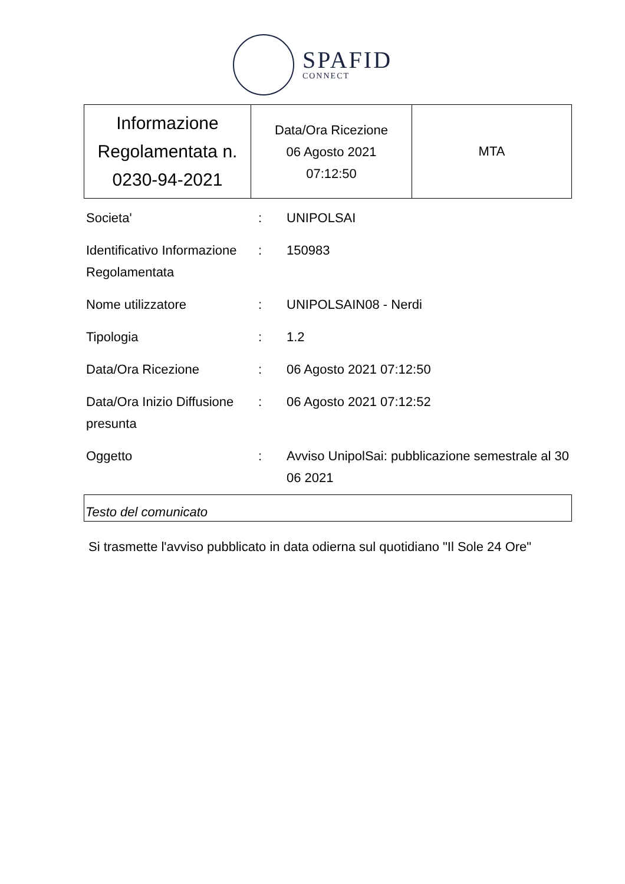SPAFID
CONNECT
| Informazione Regolamentata n. 0230-94-2021 | Data/Ora Ricezione 06 Agosto 2021 07:12:50 | MTA |
| Societa' | : | UNIPOLSAI |
| Identificativo Informazione Regolamentata | : | 150983 |
| Nome utilizzatore | : | UNIPOLSAIN08 - Nerdi |
| Tipologia | : | 1.2 |
| Data/Ora Ricezione | : | 06 Agosto 2021 07:12:50 |
| Data/Ora Inizio Diffusione presunta | : | 06 Agosto 2021 07:12:52 |
| Oggetto | : | Avviso UnipolSai: pubblicazione semestrale al 30 06 2021 |
Testo del comunicato
Si trasmette l'avviso pubblicato in data odierna sul quotidiano "Il Sole 24 Ore"